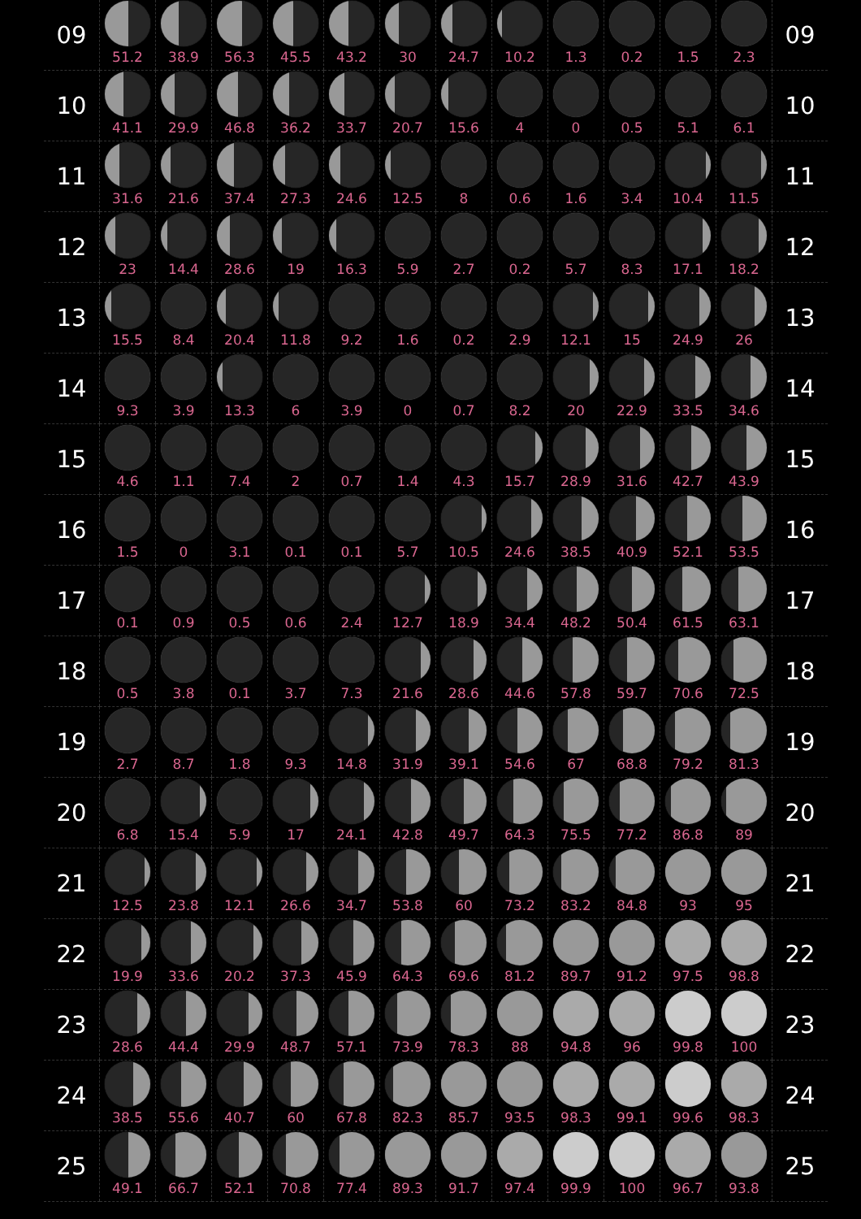| 09 | 51.2 | 38.9 | 56.3 | 45.5 | 43.2 | 30 | 24.7 | 10.2 | 1.3 | 0.2 | 1.5 | 2.3 | 09 |
| 10 | 41.1 | 29.9 | 46.8 | 36.2 | 33.7 | 20.7 | 15.6 | 4 | 0 | 0.5 | 5.1 | 6.1 | 10 |
| 11 | 31.6 | 21.6 | 37.4 | 27.3 | 24.6 | 12.5 | 8 | 0.6 | 1.6 | 3.4 | 10.4 | 11.5 | 11 |
| 12 | 23 | 14.4 | 28.6 | 19 | 16.3 | 5.9 | 2.7 | 0.2 | 5.7 | 8.3 | 17.1 | 18.2 | 12 |
| 13 | 15.5 | 8.4 | 20.4 | 11.8 | 9.2 | 1.6 | 0.2 | 2.9 | 12.1 | 15 | 24.9 | 26 | 13 |
| 14 | 9.3 | 3.9 | 13.3 | 6 | 3.9 | 0 | 0.7 | 8.2 | 20 | 22.9 | 33.5 | 34.6 | 14 |
| 15 | 4.6 | 1.1 | 7.4 | 2 | 0.7 | 1.4 | 4.3 | 15.7 | 28.9 | 31.6 | 42.7 | 43.9 | 15 |
| 16 | 1.5 | 0 | 3.1 | 0.1 | 0.1 | 5.7 | 10.5 | 24.6 | 38.5 | 40.9 | 52.1 | 53.5 | 16 |
| 17 | 0.1 | 0.9 | 0.5 | 0.6 | 2.4 | 12.7 | 18.9 | 34.4 | 48.2 | 50.4 | 61.5 | 63.1 | 17 |
| 18 | 0.5 | 3.8 | 0.1 | 3.7 | 7.3 | 21.6 | 28.6 | 44.6 | 57.8 | 59.7 | 70.6 | 72.5 | 18 |
| 19 | 2.7 | 8.7 | 1.8 | 9.3 | 14.8 | 31.9 | 39.1 | 54.6 | 67 | 68.8 | 79.2 | 81.3 | 19 |
| 20 | 6.8 | 15.4 | 5.9 | 17 | 24.1 | 42.8 | 49.7 | 64.3 | 75.5 | 77.2 | 86.8 | 89 | 20 |
| 21 | 12.5 | 23.8 | 12.1 | 26.6 | 34.7 | 53.8 | 60 | 73.2 | 83.2 | 84.8 | 93 | 95 | 21 |
| 22 | 19.9 | 33.6 | 20.2 | 37.3 | 45.9 | 64.3 | 69.6 | 81.2 | 89.7 | 91.2 | 97.5 | 98.8 | 22 |
| 23 | 28.6 | 44.4 | 29.9 | 48.7 | 57.1 | 73.9 | 78.3 | 88 | 94.8 | 96 | 99.8 | 100 | 23 |
| 24 | 38.5 | 55.6 | 40.7 | 60 | 67.8 | 82.3 | 85.7 | 93.5 | 98.3 | 99.1 | 99.6 | 98.3 | 24 |
| 25 | 49.1 | 66.7 | 52.1 | 70.8 | 77.4 | 89.3 | 91.7 | 97.4 | 99.9 | 100 | 96.7 | 93.8 | 25 |